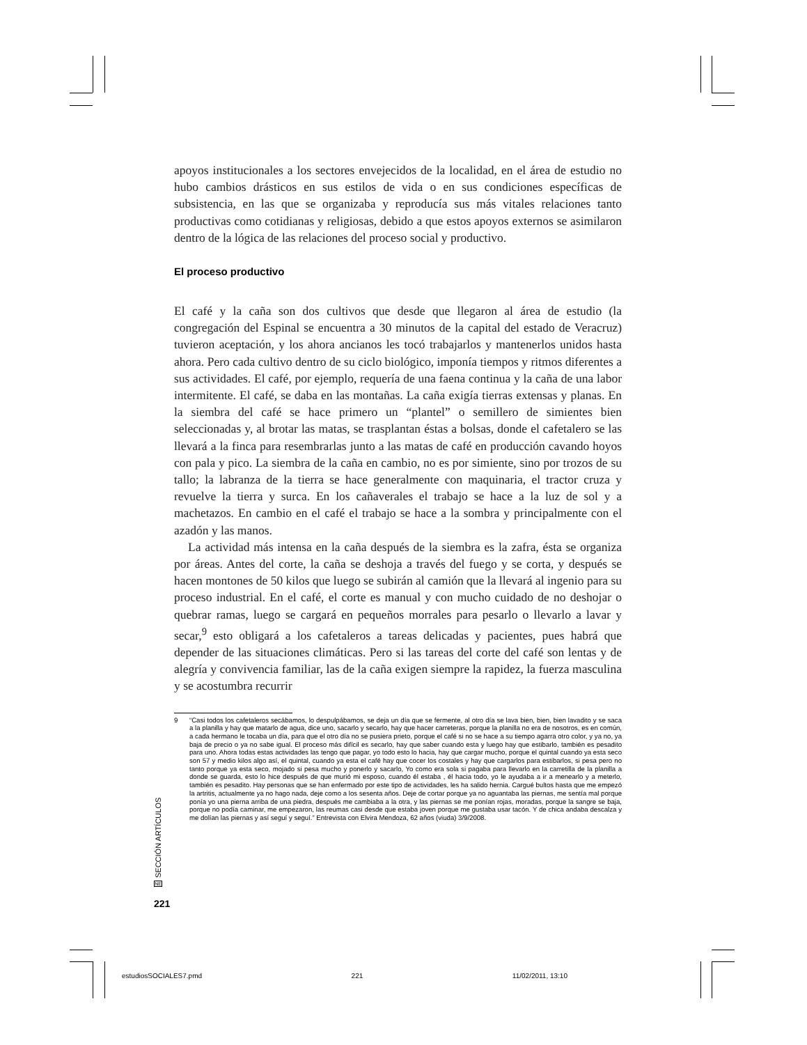apoyos institucionales a los sectores envejecidos de la localidad, en el área de estudio no hubo cambios drásticos en sus estilos de vida o en sus condiciones específicas de subsistencia, en las que se organizaba y reproducía sus más vitales relaciones tanto productivas como cotidianas y religiosas, debido a que estos apoyos externos se asimilaron dentro de la lógica de las relaciones del proceso social y productivo.
El proceso productivo
El café y la caña son dos cultivos que desde que llegaron al área de estudio (la congregación del Espinal se encuentra a 30 minutos de la capital del estado de Veracruz) tuvieron aceptación, y los ahora ancianos les tocó trabajarlos y mantenerlos unidos hasta ahora. Pero cada cultivo dentro de su ciclo biológico, imponía tiempos y ritmos diferentes a sus actividades. El café, por ejemplo, requería de una faena continua y la caña de una labor intermitente. El café, se daba en las montañas. La caña exigía tierras extensas y planas. En la siembra del café se hace primero un “plantel” o semillero de simientes bien seleccionadas y, al brotar las matas, se trasplantan éstas a bolsas, donde el cafetalero se las llevará a la finca para resembrarlas junto a las matas de café en producción cavando hoyos con pala y pico. La siembra de la caña en cambio, no es por simiente, sino por trozos de su tallo; la labranza de la tierra se hace generalmente con maquinaria, el tractor cruza y revuelve la tierra y surca. En los cañaverales el trabajo se hace a la luz de sol y a machetazos. En cambio en el café el trabajo se hace a la sombra y principalmente con el azadón y las manos.
La actividad más intensa en la caña después de la siembra es la zafra, ésta se organiza por áreas. Antes del corte, la caña se deshoja a través del fuego y se corta, y después se hacen montones de 50 kilos que luego se subirán al camión que la llevará al ingenio para su proceso industrial. En el café, el corte es manual y con mucho cuidado de no deshojar o quebrar ramas, luego se cargará en pequeños morrales para pesarlo o llevarlo a lavar y secar,<sup>9</sup> esto obligará a los cafetaleros a tareas delicadas y pacientes, pues habrá que depender de las situaciones climáticas. Pero si las tareas del corte del café son lentas y de alegría y convivencia familiar, las de la caña exigen siempre la rapidez, la fuerza masculina y se acostumbra recurrir
9 “Casi todos los cafetaleros secábamos, lo despulpábamos, se deja un día que se fermente, al otro día se lava bien, bien, bien lavadito y se saca a la planilla y hay que matarlo de agua, dice uno, sacarlo y secarlo, hay que hacer carreteras, porque la planilla no era de nosotros, es en común, a cada hermano le tocaba un día, para que el otro día no se pusiera prieto, porque el café si no se hace a su tiempo agarra otro color, y ya no, ya baja de precio o ya no sabe igual. El proceso más difícil es secarlo, hay que saber cuando esta y luego hay que estibarlo, también es pesadito para uno. Ahora todas estas actividades las tengo que pagar, yo todo esto lo hacia, hay que cargar mucho, porque el quintal cuando ya esta seco son 57 y medio kilos algo así, el quintal, cuando ya esta el café hay que cocer los costales y hay que cargarlos para estibarlos, si pesa pero no tanto porque ya esta seco, mojado si pesa mucho y ponerlo y sacarlo, Yo como era sola si pagaba para llevarlo en la carretilla de la planilla a donde se guarda, esto lo hice después de que murió mi esposo, cuando él estaba , él hacia todo, yo le ayudaba a ir a menearlo y a meterlo, también es pesadito. Hay personas que se han enfermado por este tipo de actividades, les ha salido hernia. Cargué bultos hasta que me empezó la artritis, actualmente ya no hago nada, deje como a los sesenta años. Deje de cortar porque ya no aguantaba las piernas, me sentía mal porque ponía yo una pierna arriba de una piedra, después me cambiaba a la otra, y las piernas se me ponían rojas, moradas, porque la sangre se baja, porque no podía caminar, me empezaron, las reumas casi desde que estaba joven porque me gustaba usar tacón. Y de chica andaba descalza y me dolían las piernas y así seguí y seguí.” Entrevista con Elvira Mendoza, 62 años (viuda) 3/9/2008.
SECCIÓN ARTÍCULOS
NE
221
estudiosSOCIALES7.pmd 221 11/02/2011, 13:10